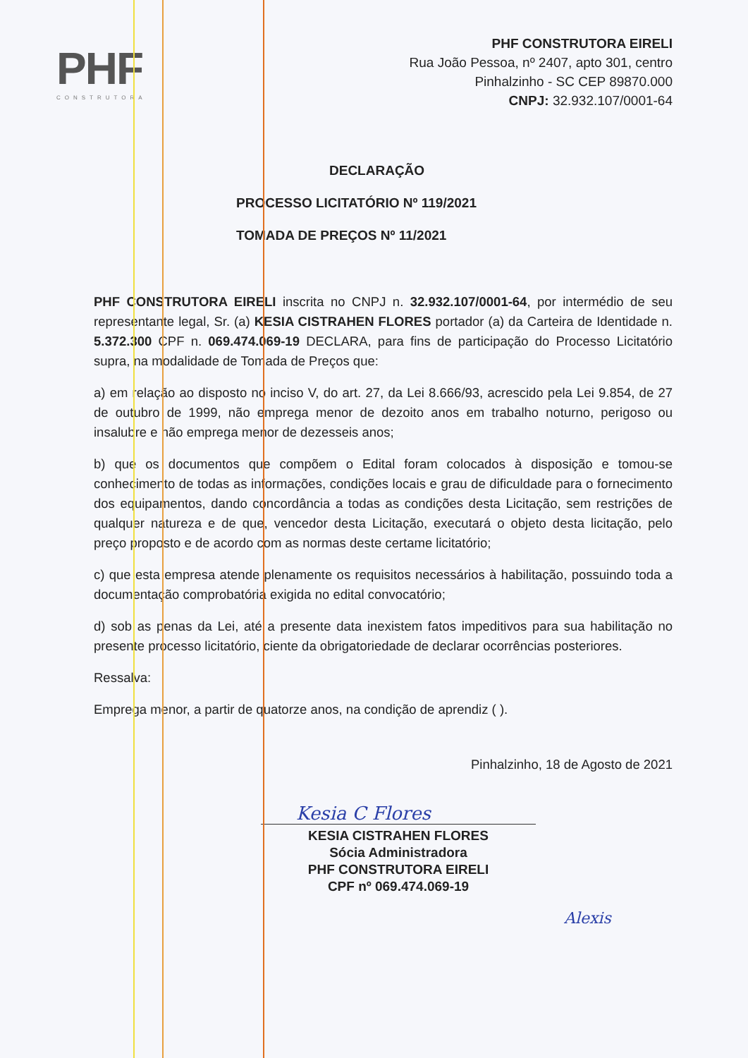PHF
CONSTRUTORA
PHF CONSTRUTORA EIRELI
Rua João Pessoa, nº 2407, apto 301, centro
Pinhalzinho - SC CEP 89870.000
CNPJ: 32.932.107/0001-64
DECLARAÇÃO
PROCESSO LICITATÓRIO Nº 119/2021
TOMADA DE PREÇOS Nº 11/2021
PHF CONSTRUTORA EIRELI inscrita no CNPJ n. 32.932.107/0001-64, por intermédio de seu representante legal, Sr. (a) KESIA CISTRAHEN FLORES portador (a) da Carteira de Identidade n. 5.372.300 CPF n. 069.474.069-19 DECLARA, para fins de participação do Processo Licitatório supra, na modalidade de Tomada de Preços que:
a) em relação ao disposto no inciso V, do art. 27, da Lei 8.666/93, acrescido pela Lei 9.854, de 27 de outubro de 1999, não emprega menor de dezoito anos em trabalho noturno, perigoso ou insalubre e não emprega menor de dezesseis anos;
b) que os documentos que compõem o Edital foram colocados à disposição e tomou-se conhecimento de todas as informações, condições locais e grau de dificuldade para o fornecimento dos equipamentos, dando concordância a todas as condições desta Licitação, sem restrições de qualquer natureza e de que, vencedor desta Licitação, executará o objeto desta licitação, pelo preço proposto e de acordo com as normas deste certame licitatório;
c) que esta empresa atende plenamente os requisitos necessários à habilitação, possuindo toda a documentação comprobatória exigida no edital convocatório;
d) sob as penas da Lei, até a presente data inexistem fatos impeditivos para sua habilitação no presente processo licitatório, ciente da obrigatoriedade de declarar ocorrências posteriores.
Ressalva:
Emprega menor, a partir de quatorze anos, na condição de aprendiz ( ).
Pinhalzinho, 18 de Agosto de 2021
Kesia C Flores
KESIA CISTRAHEN FLORES
Sócia Administradora
PHF CONSTRUTORA EIRELI
CPF nº 069.474.069-19
Alexis